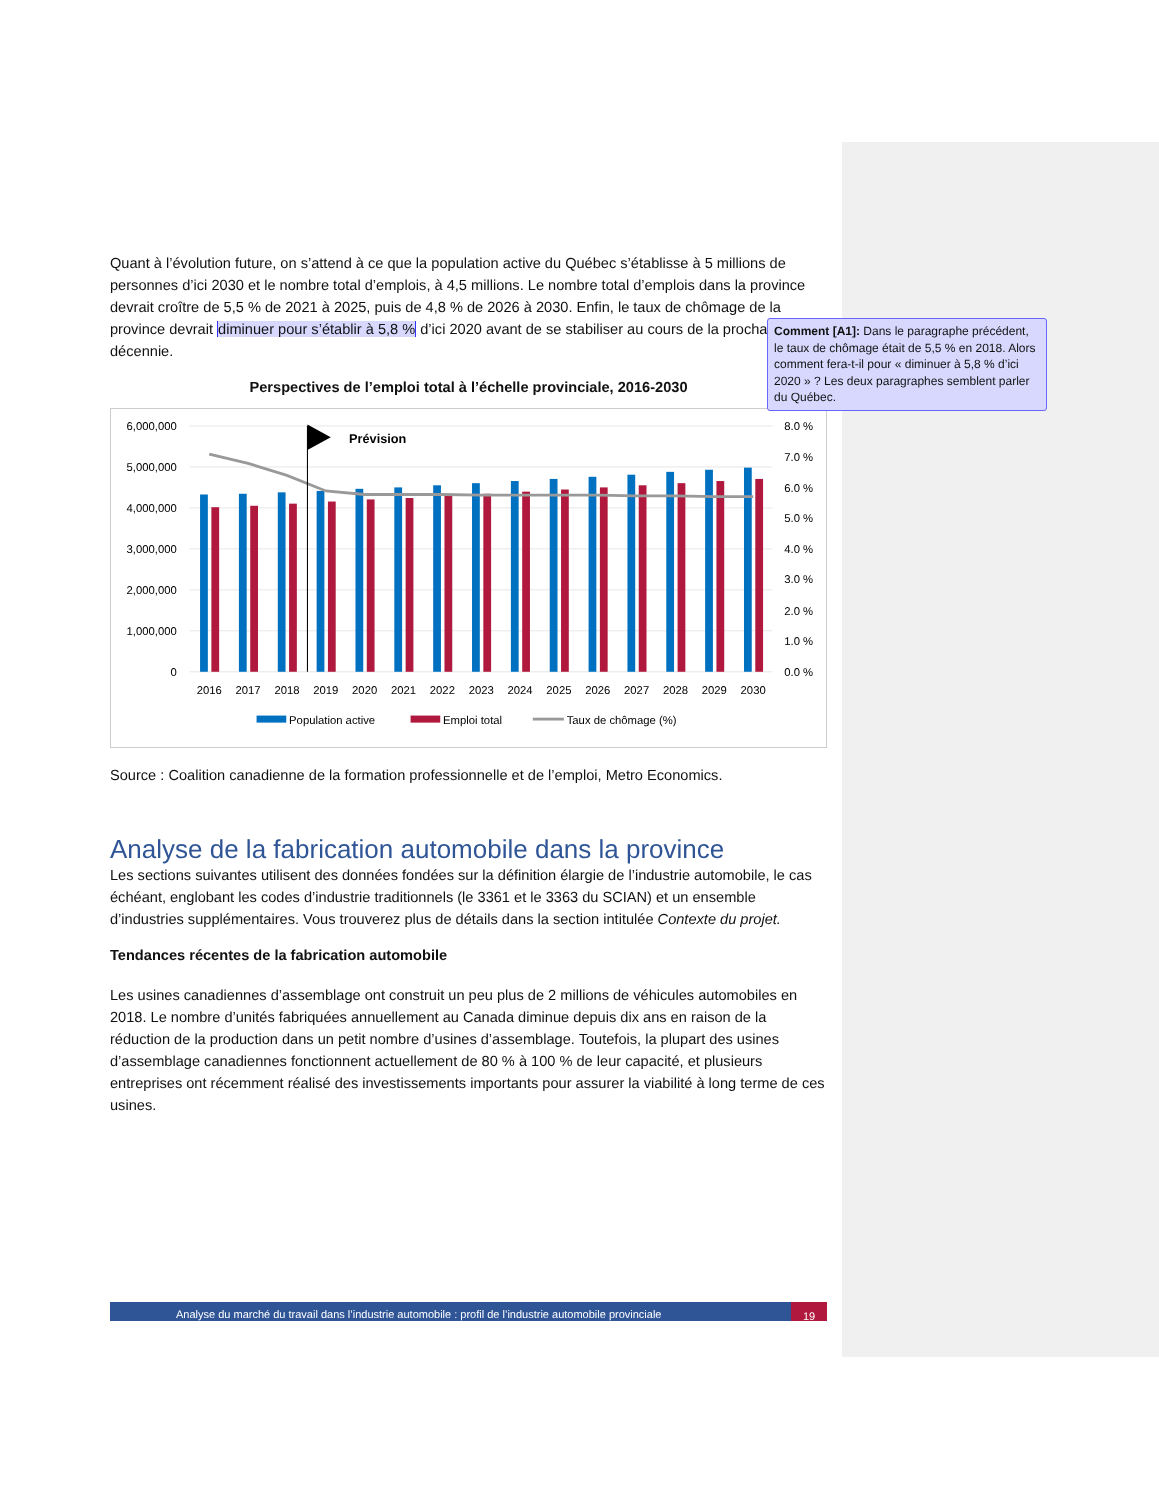Quant à l’évolution future, on s’attend à ce que la population active du Québec s’établisse à 5 millions de personnes d’ici 2030 et le nombre total d’emplois, à 4,5 millions. Le nombre total d’emplois dans la province devrait croître de 5,5 % de 2021 à 2025, puis de 4,8 % de 2026 à 2030. Enfin, le taux de chômage de la province devrait diminuer pour s’établir à 5,8 % d’ici 2020 avant de se stabiliser au cours de la prochaine décennie.
Perspectives de l’emploi total à l’échelle provinciale, 2016-2030
6,000,000
5,000,000
4,000,000
3,000,000
2,000,000
1,000,000
0
8.0 %
7.0 %
6.0 %
5.0 %
4.0 %
3.0 %
2.0 %
1.0 %
0.0 %
Prévision
2016
2017
2018
2019
2020
2021
2022
2023
2024
2025
2026
2027
2028
2029
2030
Population active
Emploi total
Taux de chômage (%)
Source : Coalition canadienne de la formation professionnelle et de l’emploi, Metro Economics.
Analyse de la fabrication automobile dans la province
Les sections suivantes utilisent des données fondées sur la définition élargie de l’industrie automobile, le cas échéant, englobant les codes d’industrie traditionnels (le 3361 et le 3363 du SCIAN) et un ensemble d’industries supplémentaires. Vous trouverez plus de détails dans la section intitulée Contexte du projet.
Tendances récentes de la fabrication automobile
Les usines canadiennes d’assemblage ont construit un peu plus de 2 millions de véhicules automobiles en 2018. Le nombre d’unités fabriquées annuellement au Canada diminue depuis dix ans en raison de la réduction de la production dans un petit nombre d’usines d’assemblage. Toutefois, la plupart des usines d’assemblage canadiennes fonctionnent actuellement de 80 % à 100 % de leur capacité, et plusieurs entreprises ont récemment réalisé des investissements importants pour assurer la viabilité à long terme de ces usines.
Analyse du marché du travail dans l’industrie automobile : profil de l’industrie automobile provinciale
19
Comment [A1]: Dans le paragraphe précédent, le taux de chômage était de 5,5 % en 2018. Alors comment fera-t-il pour « diminuer à 5,8 % d’ici 2020 » ? Les deux paragraphes semblent parler du Québec.